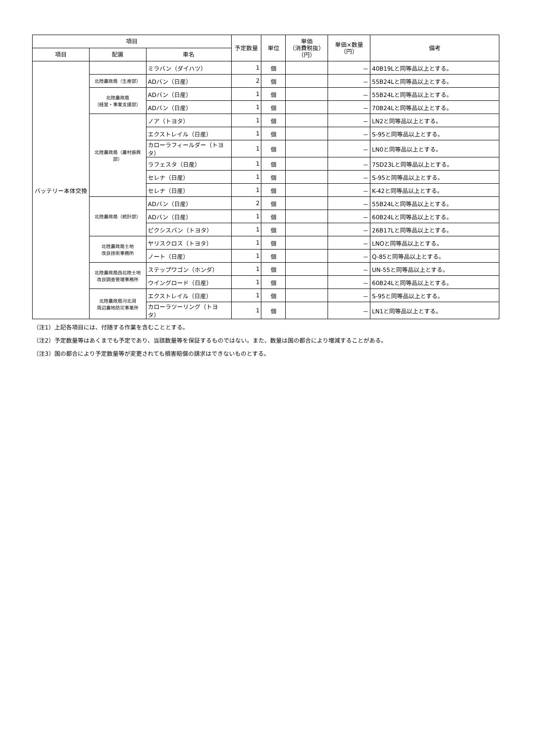| 項目 | | | 予定数量 | 単位 | 単価 （消費税抜） （円） | 単価×数量 （円） | 備考 |
| --- | --- | --- | --- | --- | --- | --- | --- |
| 項目 | 配置 | 車名 | | | | | |
| バッテリー本体交換 | | ミラバン（ダイハツ） | 1 | 個 | | － | 40B19Lと同等品以上とする。 |
| | 北陸農政局（生産部） | ADバン（日産） | 2 | 個 | | － | 55B24Lと同等品以上とする。 |
| | 北陸農政局 （経営・事業支援部） | ADバン（日産） | 1 | 個 | | － | 55B24Lと同等品以上とする。 |
| | | ADバン（日産） | 1 | 個 | | － | 70B24Lと同等品以上とする。 |
| | 北陸農政局（農村振興部） | ノア（トヨタ） | 1 | 個 | | － | LN2と同等品以上とする。 |
| | | エクストレイル（日産） | 1 | 個 | | － | S-95と同等品以上とする。 |
| | | カローラフィールダー（トヨタ） | 1 | 個 | | － | LN0と同等品以上とする。 |
| | | ラフェスタ（日産） | 1 | 個 | | － | 75D23Lと同等品以上とする。 |
| | | セレナ（日産） | 1 | 個 | | － | S-95と同等品以上とする。 |
| | | セレナ（日産） | 1 | 個 | | － | K-42と同等品以上とする。 |
| | 北陸農政局（統計部） | ADバン（日産） | 2 | 個 | | － | 55B24Lと同等品以上とする。 |
| | | ADバン（日産） | 1 | 個 | | － | 60B24Lと同等品以上とする。 |
| | | ピクシスバン（トヨタ） | 1 | 個 | | － | 26B17Lと同等品以上とする。 |
| | 北陸農政局土地 改良技術事務所 | ヤリスクロス（トヨタ） | 1 | 個 | | － | LNOと同等品以上とする。 |
| | | ノート（日産） | 1 | 個 | | － | Q-85と同等品以上とする。 |
| | 北陸農政局西北陸土地 改良調査管理事務所 | ステップワゴン（ホンダ） | 1 | 個 | | － | UN-55と同等品以上とする。 |
| | | ウイングロード（日産） | 1 | 個 | | － | 60B24Lと同等品以上とする。 |
| | 北陸農政局河北潟 周辺農地防災事業所 | エクストレイル（日産） | 1 | 個 | | － | S-95と同等品以上とする。 |
| | | カローラツーリング（トヨタ） | 1 | 個 | | － | LN1と同等品以上とする。 |
（注1）上記各項目には、付随する作業を含むこととする。
（注2）予定数量等はあくまでも予定であり、当該数量等を保証するものではない。また、数量は国の都合により増減することがある。
（注3）国の都合により予定数量等が変更されても損害賠償の請求はできないものとする。